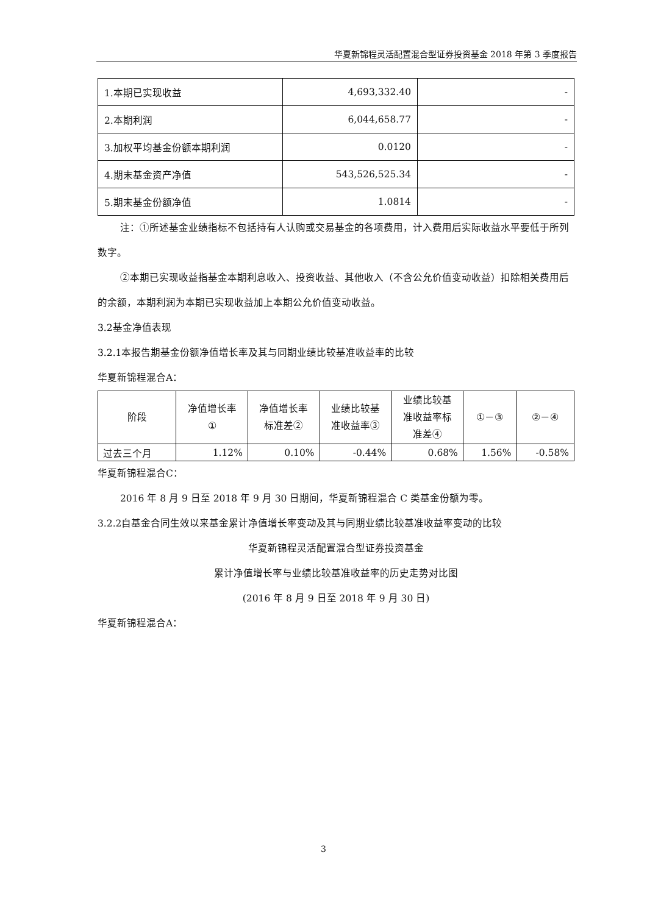华夏新锦程灵活配置混合型证券投资基金 2018 年第 3 季度报告
| 1.本期已实现收益 | 4,693,332.40 | - |
| 2.本期利润 | 6,044,658.77 | - |
| 3.加权平均基金份额本期利润 | 0.0120 | - |
| 4.期末基金资产净值 | 543,526,525.34 | - |
| 5.期末基金份额净值 | 1.0814 | - |
注：①所述基金业绩指标不包括持有人认购或交易基金的各项费用，计入费用后实际收益水平要低于所列数字。
②本期已实现收益指基金本期利息收入、投资收益、其他收入（不含公允价值变动收益）扣除相关费用后的余额，本期利润为本期已实现收益加上本期公允价值变动收益。
3.2基金净值表现
3.2.1本报告期基金份额净值增长率及其与同期业绩比较基准收益率的比较
华夏新锦程混合A：
| 阶段 | 净值增长率 ① | 净值增长率 标准差② | 业绩比较基 准收益率③ | 业绩比较基 准收益率标 准差④ | ①－③ | ②－④ |
| --- | --- | --- | --- | --- | --- | --- |
| 过去三个月 | 1.12% | 0.10% | -0.44% | 0.68% | 1.56% | -0.58% |
华夏新锦程混合C：
2016 年 8 月 9 日至 2018 年 9 月 30 日期间，华夏新锦程混合 C 类基金份额为零。
3.2.2自基金合同生效以来基金累计净值增长率变动及其与同期业绩比较基准收益率变动的比较
华夏新锦程灵活配置混合型证券投资基金
累计净值增长率与业绩比较基准收益率的历史走势对比图
(2016 年 8 月 9 日至 2018 年 9 月 30 日)
华夏新锦程混合A：
3